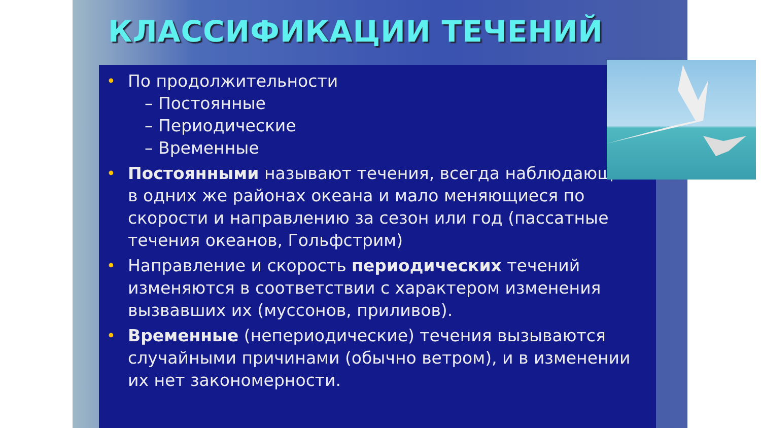КЛАССИФИКАЦИИ ТЕЧЕНИЙ
• По продолжительности
– Постоянные
– Периодические
– Временные
• Постоянными называют течения, всегда наблюдающиеся в одних же районах океана и мало меняющиеся по скорости и направлению за сезон или год (пассатные течения океанов, Гольфстрим)
• Направление и скорость периодических течений изменяются в соответствии с характером изменения вызвавших их (муссонов, приливов).
• Временные (непериодические) течения вызываются случайными причинами (обычно ветром), и в изменении их нет закономерности.